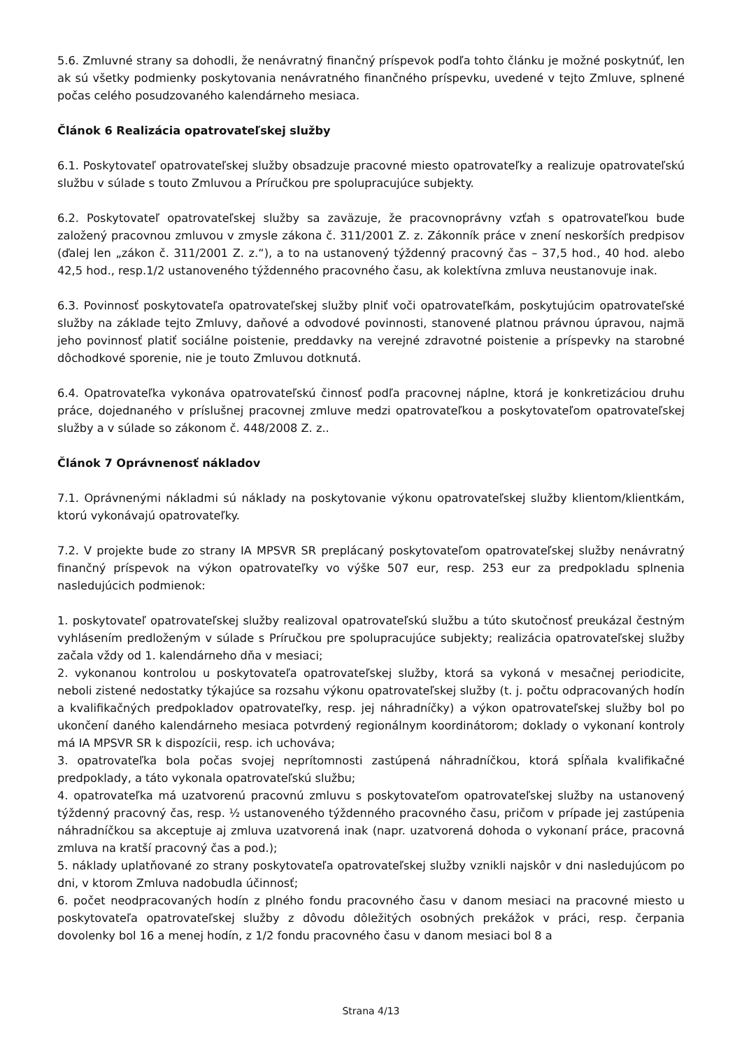5.6. Zmluvné strany sa dohodli, že nenávratný finančný príspevok podľa tohto článku je možné poskytnúť, len ak sú všetky podmienky poskytovania nenávratného finančného príspevku, uvedené v tejto Zmluve, splnené počas celého posudzovaného kalendárneho mesiaca.
Článok 6 Realizácia opatrovateľskej služby
6.1. Poskytovateľ opatrovateľskej služby obsadzuje pracovné miesto opatrovateľky a realizuje opatrovateľskú službu v súlade s touto Zmluvou a Príručkou pre spolupracujúce subjekty.
6.2. Poskytovateľ opatrovateľskej služby sa zaväzuje, že pracovnoprávny vzťah s opatrovateľkou bude založený pracovnou zmluvou v zmysle zákona č. 311/2001 Z. z. Zákonník práce v znení neskorších predpisov (ďalej len „zákon č. 311/2001 Z. z.“), a to na ustanovený týždenný pracovný čas – 37,5 hod., 40 hod. alebo 42,5 hod., resp.1/2 ustanoveného týždenného pracovného času, ak kolektívna zmluva neustanovuje inak.
6.3. Povinnosť poskytovateľa opatrovateľskej služby plniť voči opatrovateľkám, poskytujúcim opatrovateľské služby na základe tejto Zmluvy, daňové a odvodové povinnosti, stanovené platnou právnou úpravou, najmä jeho povinnosť platiť sociálne poistenie, preddavky na verejné zdravotné poistenie a príspevky na starobné dôchodkové sporenie, nie je touto Zmluvou dotknutá.
6.4. Opatrovateľka vykonáva opatrovateľskú činnosť podľa pracovnej náplne, ktorá je konkretizáciou druhu práce, dojednaného v príslušnej pracovnej zmluve medzi opatrovateľkou a poskytovateľom opatrovateľskej služby a v súlade so zákonom č. 448/2008 Z. z..
Článok 7 Oprávnenosť nákladov
7.1. Oprávnenými nákladmi sú náklady na poskytovanie výkonu opatrovateľskej služby klientom/klientkám, ktorú vykonávajú opatrovateľky.
7.2. V projekte bude zo strany IA MPSVR SR preplácaný poskytovateľom opatrovateľskej služby nenávratný finančný príspevok na výkon opatrovateľky vo výške 507 eur, resp. 253 eur za predpokladu splnenia nasledujúcich podmienok:
1. poskytovateľ opatrovateľskej služby realizoval opatrovateľskú službu a túto skutočnosť preukázal čestným vyhlásením predloženým v súlade s Príručkou pre spolupracujúce subjekty; realizácia opatrovateľskej služby začala vždy od 1. kalendárneho dňa v mesiaci;
2. vykonanou kontrolou u poskytovateľa opatrovateľskej služby, ktorá sa vykoná v mesačnej periodicite, neboli zistené nedostatky týkajúce sa rozsahu výkonu opatrovateľskej služby (t. j. počtu odpracovaných hodín a kvalifikačných predpokladov opatrovateľky, resp. jej náhradníčky) a výkon opatrovateľskej služby bol po ukončení daného kalendárneho mesiaca potvrdený regionálnym koordinátorom; doklady o vykonaní kontroly má IA MPSVR SR k dispozícii, resp. ich uchováva;
3. opatrovateľka bola počas svojej neprítomnosti zastúpená náhradníčkou, ktorá spĺňala kvalifikačné predpoklady, a táto vykonala opatrovateľskú službu;
4. opatrovateľka má uzatvorenú pracovnú zmluvu s poskytovateľom opatrovateľskej služby na ustanovený týždenný pracovný čas, resp. ½ ustanoveného týždenného pracovného času, pričom v prípade jej zastúpenia náhradníčkou sa akceptuje aj zmluva uzatvorená inak (napr. uzatvorená dohoda o vykonaní práce, pracovná zmluva na kratší pracovný čas a pod.);
5. náklady uplatňované zo strany poskytovateľa opatrovateľskej služby vznikli najskôr v dni nasledujúcom po dni, v ktorom Zmluva nadobudla účinnosť;
6. počet neodpracovaných hodín z plného fondu pracovného času v danom mesiaci na pracovné miesto u poskytovateľa opatrovateľskej služby z dôvodu dôležitých osobných prekážok v práci, resp. čerpania dovolenky bol 16 a menej hodín, z 1/2 fondu pracovného času v danom mesiaci bol 8 a
Strana 4/13